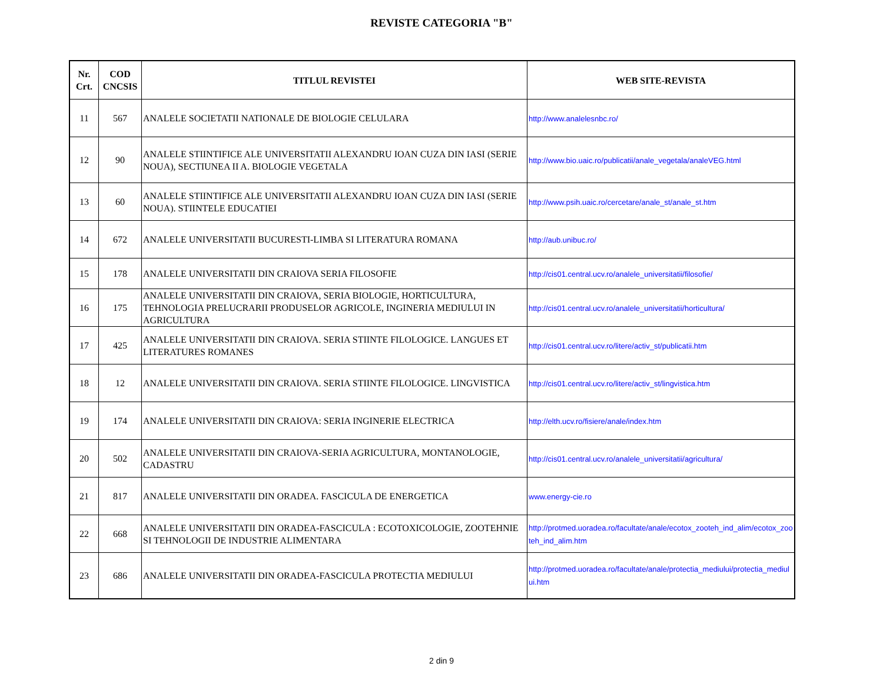REVISTE CATEGORIA "B"
| Nr. Crt. | COD CNCSIS | TITLUL REVISTEI | WEB SITE-REVISTA |
| --- | --- | --- | --- |
| 11 | 567 | ANALELE SOCIETATII NATIONALE DE BIOLOGIE CELULARA | http://www.analelesnbc.ro/ |
| 12 | 90 | ANALELE STIINTIFICE ALE UNIVERSITATII ALEXANDRU IOAN CUZA DIN IASI (SERIE NOUA), SECTIUNEA II A. BIOLOGIE VEGETALA | http://www.bio.uaic.ro/publicatii/anale_vegetala/analeVEG.html |
| 13 | 60 | ANALELE STIINTIFICE ALE UNIVERSITATII ALEXANDRU IOAN CUZA DIN IASI (SERIE NOUA). STIINTELE EDUCATIEI | http://www.psih.uaic.ro/cercetare/anale_st/anale_st.htm |
| 14 | 672 | ANALELE UNIVERSITATII BUCURESTI-LIMBA SI LITERATURA ROMANA | http://aub.unibuc.ro/ |
| 15 | 178 | ANALELE UNIVERSITATII DIN CRAIOVA SERIA FILOSOFIE | http://cis01.central.ucv.ro/analele_universitatii/filosofie/ |
| 16 | 175 | ANALELE UNIVERSITATII DIN CRAIOVA, SERIA BIOLOGIE, HORTICULTURA, TEHNOLOGIA PRELUCRARII PRODUSELOR AGRICOLE, INGINERIA MEDIULUI IN AGRICULTURA | http://cis01.central.ucv.ro/analele_universitatii/horticultura/ |
| 17 | 425 | ANALELE UNIVERSITATII DIN CRAIOVA. SERIA STIINTE FILOLOGICE. LANGUES ET LITERATURES ROMANES | http://cis01.central.ucv.ro/litere/activ_st/publicatii.htm |
| 18 | 12 | ANALELE UNIVERSITATII DIN CRAIOVA. SERIA STIINTE FILOLOGICE. LINGVISTICA | http://cis01.central.ucv.ro/litere/activ_st/lingvistica.htm |
| 19 | 174 | ANALELE UNIVERSITATII DIN CRAIOVA: SERIA INGINERIE ELECTRICA | http://elth.ucv.ro/fisiere/anale/index.htm |
| 20 | 502 | ANALELE UNIVERSITATII DIN CRAIOVA-SERIA AGRICULTURA, MONTANOLOGIE, CADASTRU | http://cis01.central.ucv.ro/analele_universitatii/agricultura/ |
| 21 | 817 | ANALELE UNIVERSITATII DIN ORADEA. FASCICULA DE ENERGETICA | www.energy-cie.ro |
| 22 | 668 | ANALELE UNIVERSITATII DIN ORADEA-FASCICULA : ECOTOXICOLOGIE, ZOOTEHNIE SI TEHNOLOGII DE INDUSTRIE ALIMENTARA | http://protmed.uoradea.ro/facultate/anale/ecotox_zooteh_ind_alim/ecotox_zooteh_ind_alim.htm |
| 23 | 686 | ANALELE UNIVERSITATII DIN ORADEA-FASCICULA PROTECTIA MEDIULUI | http://protmed.uoradea.ro/facultate/anale/protectia_mediului/protectia_mediului.htm |
2 din 9